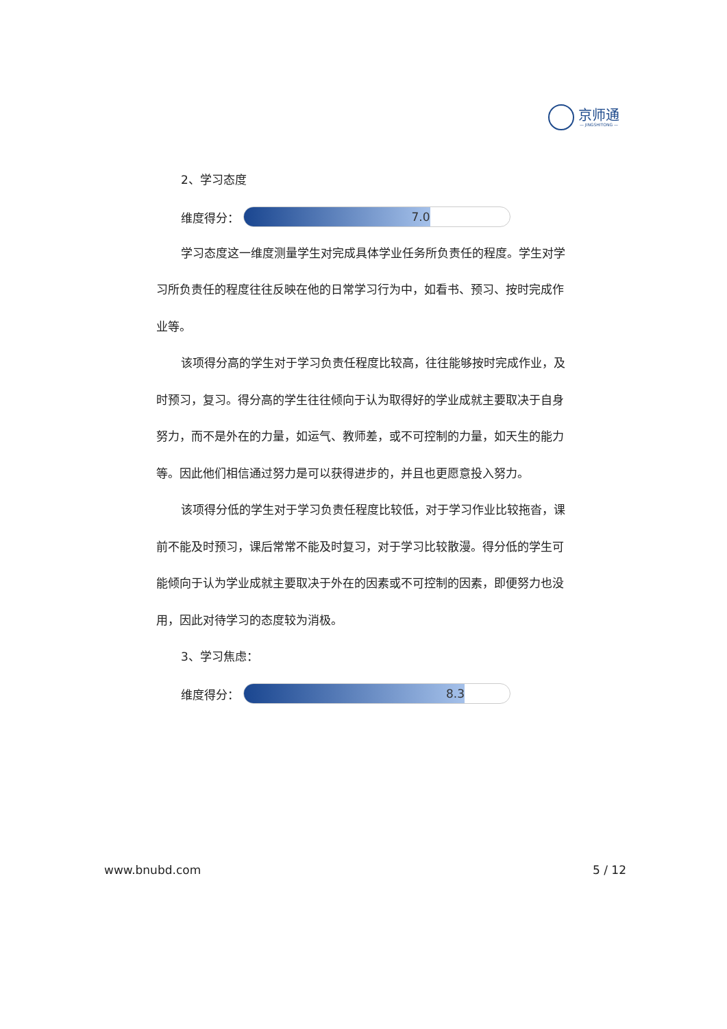京师通
— JINGSHITONG —
2、学习态度
维度得分：
7.0
学习态度这一维度测量学生对完成具体学业任务所负责任的程度。学生对学习所负责任的程度往往反映在他的日常学习行为中，如看书、预习、按时完成作业等。
该项得分高的学生对于学习负责任程度比较高，往往能够按时完成作业，及时预习，复习。得分高的学生往往倾向于认为取得好的学业成就主要取决于自身努力，而不是外在的力量，如运气、教师差，或不可控制的力量，如天生的能力等。因此他们相信通过努力是可以获得进步的，并且也更愿意投入努力。
该项得分低的学生对于学习负责任程度比较低，对于学习作业比较拖沓，课前不能及时预习，课后常常不能及时复习，对于学习比较散漫。得分低的学生可能倾向于认为学业成就主要取决于外在的因素或不可控制的因素，即便努力也没用，因此对待学习的态度较为消极。
3、学习焦虑：
维度得分：
8.3
www.bnubd.com 5 / 12